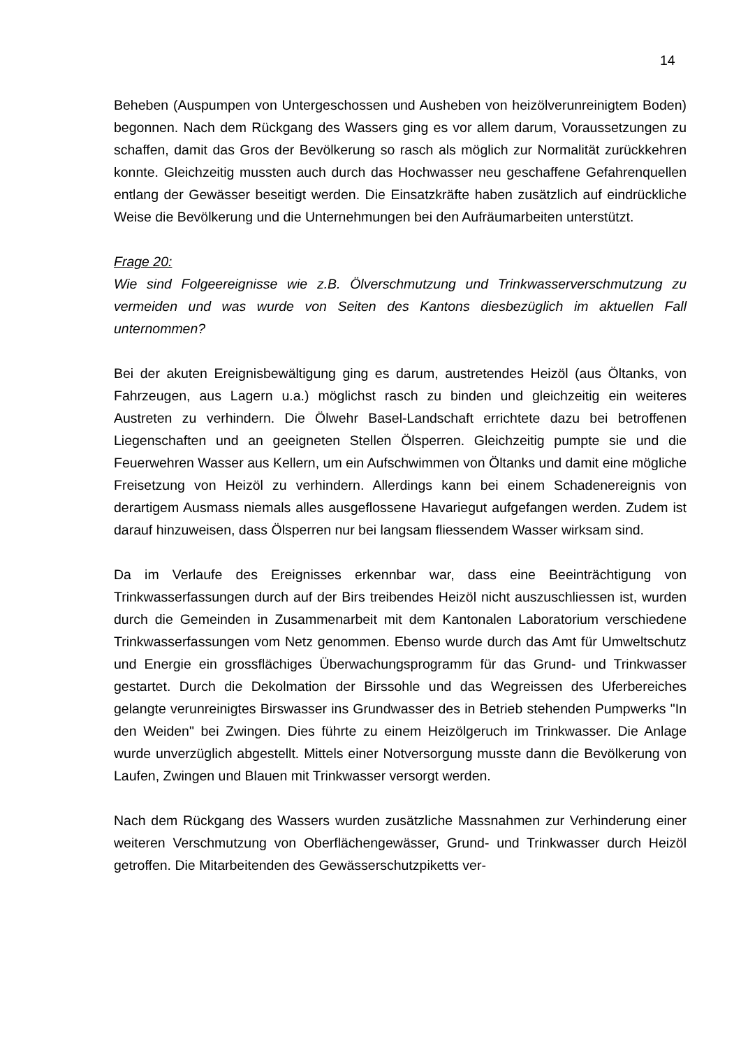14
Beheben (Auspumpen von Untergeschossen und Ausheben von heizölverunreinigtem Boden) begonnen. Nach dem Rückgang des Wassers ging es vor allem darum, Voraussetzungen zu schaffen, damit das Gros der Bevölkerung so rasch als möglich zur Normalität zurückkehren konnte. Gleichzeitig mussten auch durch das Hochwasser neu geschaffene Gefahrenquellen entlang der Gewässer beseitigt werden. Die Einsatzkräfte haben zusätzlich auf eindrückliche Weise die Bevölkerung und die Unternehmungen bei den Aufräumarbeiten unterstützt.
Frage 20:
Wie sind Folgeereignisse wie z.B. Ölverschmutzung und Trinkwasserverschmutzung zu vermeiden und was wurde von Seiten des Kantons diesbezüglich im aktuellen Fall unternommen?
Bei der akuten Ereignisbewältigung ging es darum, austretendes Heizöl (aus Öltanks, von Fahrzeugen, aus Lagern u.a.) möglichst rasch zu binden und gleichzeitig ein weiteres Austreten zu verhindern. Die Ölwehr Basel-Landschaft errichtete dazu bei betroffenen Liegenschaften und an geeigneten Stellen Ölsperren. Gleichzeitig pumpte sie und die Feuerwehren Wasser aus Kellern, um ein Aufschwimmen von Öltanks und damit eine mögliche Freisetzung von Heizöl zu verhindern. Allerdings kann bei einem Schadenereignis von derartigem Ausmass niemals alles ausgeflossene Havariegut aufgefangen werden. Zudem ist darauf hinzuweisen, dass Ölsperren nur bei langsam fliessendem Wasser wirksam sind.
Da im Verlaufe des Ereignisses erkennbar war, dass eine Beeinträchtigung von Trinkwasserfassungen durch auf der Birs treibendes Heizöl nicht auszuschliessen ist, wurden durch die Gemeinden in Zusammenarbeit mit dem Kantonalen Laboratorium verschiedene Trinkwasserfassungen vom Netz genommen. Ebenso wurde durch das Amt für Umweltschutz und Energie ein grossflächiges Überwachungsprogramm für das Grund- und Trinkwasser gestartet. Durch die Dekolmation der Birssohle und das Wegreissen des Uferbereiches gelangte verunreinigtes Birswasser ins Grundwasser des in Betrieb stehenden Pumpwerks "In den Weiden" bei Zwingen. Dies führte zu einem Heizölgeruch im Trinkwasser. Die Anlage wurde unverzüglich abgestellt. Mittels einer Notversorgung musste dann die Bevölkerung von Laufen, Zwingen und Blauen mit Trinkwasser versorgt werden.
Nach dem Rückgang des Wassers wurden zusätzliche Massnahmen zur Verhinderung einer weiteren Verschmutzung von Oberflächengewässer, Grund- und Trinkwasser durch Heizöl getroffen. Die Mitarbeitenden des Gewässerschutzpiketts ver-